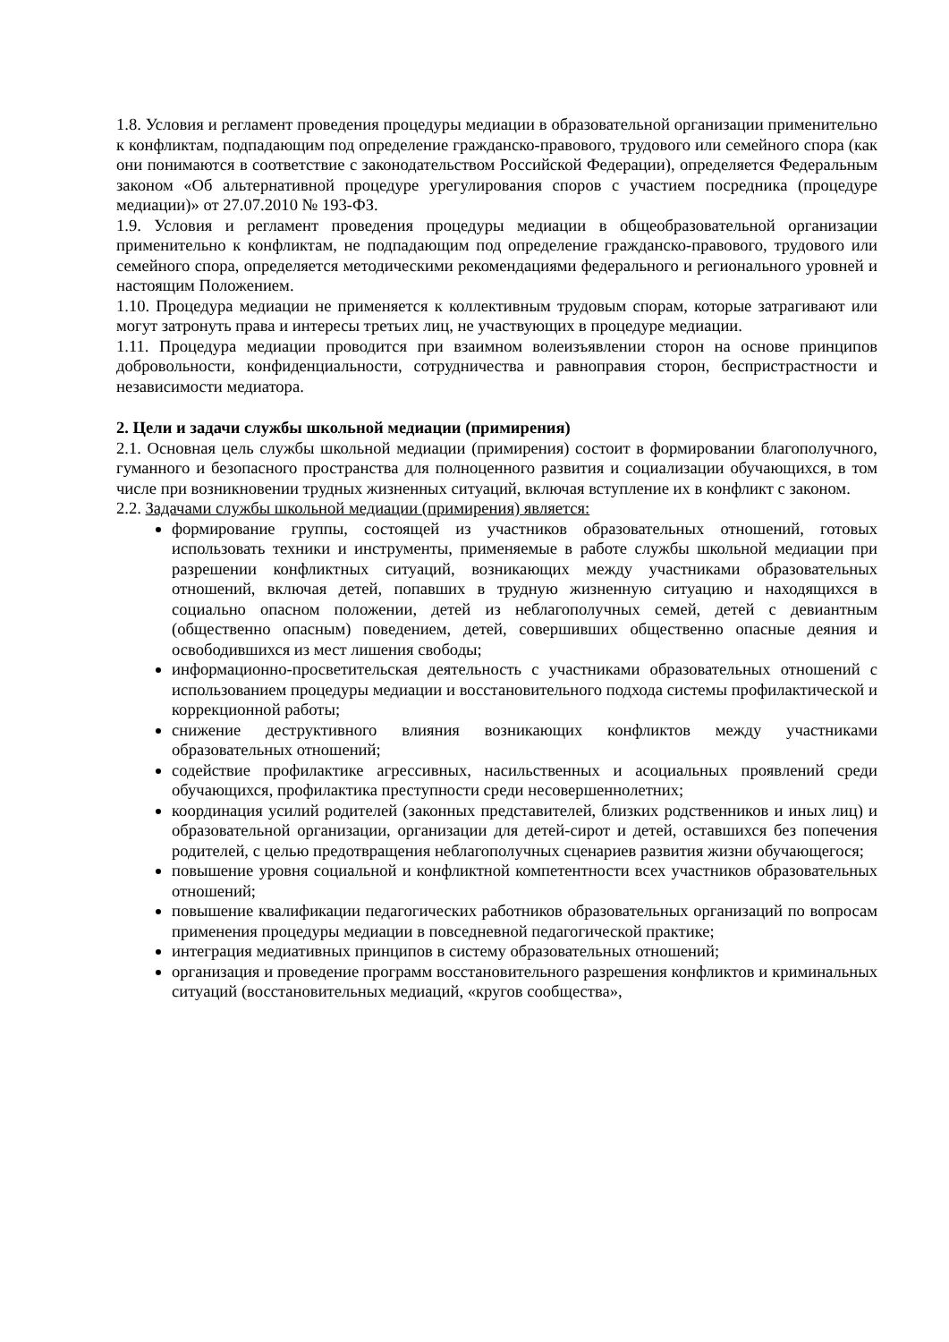1.8. Условия и регламент проведения процедуры медиации в образовательной организации применительно к конфликтам, подпадающим под определение гражданско-правового, трудового или семейного спора (как они понимаются в соответствие с законодательством Российской Федерации), определяется Федеральным законом «Об альтернативной процедуре урегулирования споров с участием посредника (процедуре медиации)» от 27.07.2010 № 193-ФЗ.
1.9. Условия и регламент проведения процедуры медиации в общеобразовательной организации применительно к конфликтам, не подпадающим под определение гражданско-правового, трудового или семейного спора, определяется методическими рекомендациями федерального и регионального уровней и настоящим Положением.
1.10. Процедура медиации не применяется к коллективным трудовым спорам, которые затрагивают или могут затронуть права и интересы третьих лиц, не участвующих в процедуре медиации.
1.11. Процедура медиации проводится при взаимном волеизъявлении сторон на основе принципов добровольности, конфиденциальности, сотрудничества и равноправия сторон, беспристрастности и независимости медиатора.
2. Цели и задачи службы школьной медиации (примирения)
2.1. Основная цель службы школьной медиации (примирения) состоит в формировании благополучного, гуманного и безопасного пространства для полноценного развития и социализации обучающихся, в том числе при возникновении трудных жизненных ситуаций, включая вступление их в конфликт с законом.
2.2. Задачами службы школьной медиации (примирения) является:
формирование группы, состоящей из участников образовательных отношений, готовых использовать техники и инструменты, применяемые в работе службы школьной медиации при разрешении конфликтных ситуаций, возникающих между участниками образовательных отношений, включая детей, попавших в трудную жизненную ситуацию и находящихся в социально опасном положении, детей из неблагополучных семей, детей с девиантным (общественно опасным) поведением, детей, совершивших общественно опасные деяния и освободившихся из мест лишения свободы;
информационно-просветительская деятельность с участниками образовательных отношений с использованием процедуры медиации и восстановительного подхода системы профилактической и коррекционной работы;
снижение деструктивного влияния возникающих конфликтов между участниками образовательных отношений;
содействие профилактике агрессивных, насильственных и асоциальных проявлений среди обучающихся, профилактика преступности среди несовершеннолетних;
координация усилий родителей (законных представителей, близких родственников и иных лиц) и образовательной организации, организации для детей-сирот и детей, оставшихся без попечения родителей, с целью предотвращения неблагополучных сценариев развития жизни обучающегося;
повышение уровня социальной и конфликтной компетентности всех участников образовательных отношений;
повышение квалификации педагогических работников образовательных организаций по вопросам применения процедуры медиации в повседневной педагогической практике;
интеграция медиативных принципов в систему образовательных отношений;
организация и проведение программ восстановительного разрешения конфликтов и криминальных ситуаций (восстановительных медиаций, «кругов сообщества»,